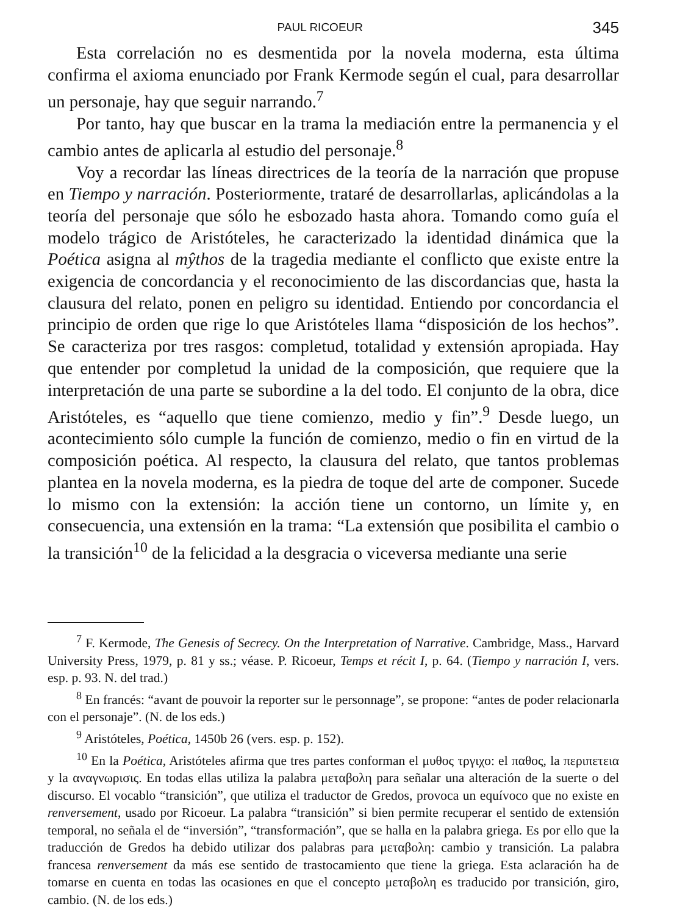PAUL RICOEUR 345
Esta correlación no es desmentida por la novela moderna, esta última confirma el axioma enunciado por Frank Kermode según el cual, para desarrollar un personaje, hay que seguir narrando.<sup>7</sup>
Por tanto, hay que buscar en la trama la mediación entre la permanencia y el cambio antes de aplicarla al estudio del personaje.<sup>8</sup>
Voy a recordar las líneas directrices de la teoría de la narración que propuse en Tiempo y narración. Posteriormente, trataré de desarrollarlas, aplicándolas a la teoría del personaje que sólo he esbozado hasta ahora. Tomando como guía el modelo trágico de Aristóteles, he caracterizado la identidad dinámica que la Poética asigna al mŷthos de la tragedia mediante el conflicto que existe entre la exigencia de concordancia y el reconocimiento de las discordancias que, hasta la clausura del relato, ponen en peligro su identidad. Entiendo por concordancia el principio de orden que rige lo que Aristóteles llama “disposición de los hechos”. Se caracteriza por tres rasgos: completud, totalidad y extensión apropiada. Hay que entender por completud la unidad de la composición, que requiere que la interpretación de una parte se subordine a la del todo. El conjunto de la obra, dice Aristóteles, es “aquello que tiene comienzo, medio y fin”.<sup>9</sup> Desde luego, un acontecimiento sólo cumple la función de comienzo, medio o fin en virtud de la composición poética. Al respecto, la clausura del relato, que tantos problemas plantea en la novela moderna, es la piedra de toque del arte de componer. Sucede lo mismo con la extensión: la acción tiene un contorno, un límite y, en consecuencia, una extensión en la trama: “La extensión que posibilita el cambio o la transición<sup>10</sup> de la felicidad a la desgracia o viceversa mediante una serie
<sup>7</sup> F. Kermode, The Genesis of Secrecy. On the Interpretation of Narrative. Cambridge, Mass., Harvard University Press, 1979, p. 81 y ss.; véase. P. Ricoeur, Temps et récit I, p. 64. (Tiempo y narración I, vers. esp. p. 93. N. del trad.)
<sup>8</sup> En francés: “avant de pouvoir la reporter sur le personnage”, se propone: “antes de poder relacionarla con el personaje”. (N. de los eds.)
<sup>9</sup> Aristóteles, Poética, 1450b 26 (vers. esp. p. 152).
<sup>10</sup> En la Poética, Aristóteles afirma que tres partes conforman el μυθος τργιχο: el παθος, la περιπετεια y la αναγνωρισις. En todas ellas utiliza la palabra μεταβολη para señalar una alteración de la suerte o del discurso. El vocablo “transición”, que utiliza el traductor de Gredos, provoca un equívoco que no existe en renversement, usado por Ricoeur. La palabra “transición” si bien permite recuperar el sentido de extensión temporal, no señala el de “inversión”, “transformación”, que se halla en la palabra griega. Es por ello que la traducción de Gredos ha debido utilizar dos palabras para μεταβολη: cambio y transición. La palabra francesa renversement da más ese sentido de trastocamiento que tiene la griega. Esta aclaración ha de tomarse en cuenta en todas las ocasiones en que el concepto μεταβολη es traducido por transición, giro, cambio. (N. de los eds.)